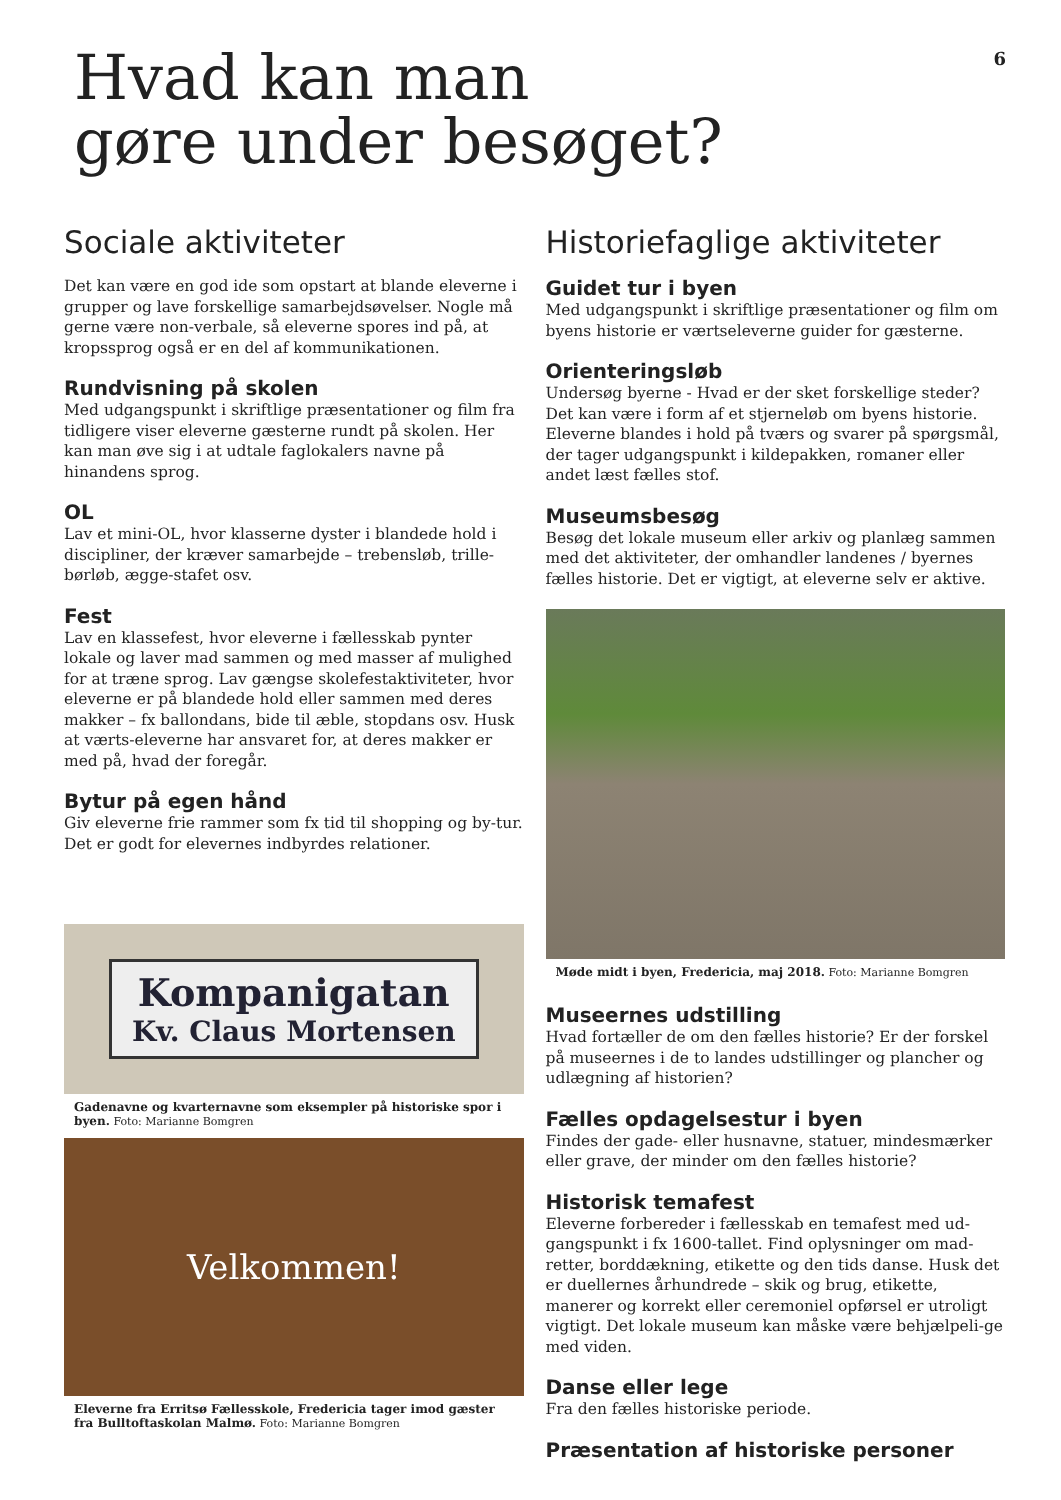6
Hvad kan man
gøre under besøget?
Sociale aktiviteter
Det kan være en god ide som opstart at blande eleverne i grupper og lave forskellige samarbejdsøvelser. Nogle må gerne være non-verbale, så eleverne spores ind på, at kropssprog også er en del af kommunikationen.
Rundvisning på skolen
Med udgangspunkt i skriftlige præsentationer og film fra tidligere viser eleverne gæsterne rundt på skolen. Her kan man øve sig i at udtale faglokalers navne på hinandens sprog.
OL
Lav et mini-OL, hvor klasserne dyster i blandede hold i discipliner, der kræver samarbejde – trebensløb, trille-børløb, ægge-stafet osv.
Fest
Lav en klassefest, hvor eleverne i fællesskab pynter lokale og laver mad sammen og med masser af mulighed for at træne sprog. Lav gængse skolefestaktiviteter, hvor eleverne er på blandede hold eller sammen med deres makker – fx ballondans, bide til æble, stopdans osv. Husk at værts-eleverne har ansvaret for, at deres makker er med på, hvad der foregår.
Bytur på egen hånd
Giv eleverne frie rammer som fx tid til shopping og by-tur. Det er godt for elevernes indbyrdes relationer.
Kompanigatan
Kv. Claus Mortensen
Gadenavne og kvarternavne som eksempler på historiske spor i byen. Foto: Marianne Bomgren
Velkommen!
Eleverne fra Erritsø Fællesskole, Fredericia tager imod gæster fra Bulltoftaskolan Malmø. Foto: Marianne Bomgren
Historiefaglige aktiviteter
Guidet tur i byen
Med udgangspunkt i skriftlige præsentationer og film om byens historie er værtseleverne guider for gæsterne.
Orienteringsløb
Undersøg byerne - Hvad er der sket forskellige steder? Det kan være i form af et stjerneløb om byens historie. Eleverne blandes i hold på tværs og svarer på spørgsmål, der tager udgangspunkt i kildepakken, romaner eller andet læst fælles stof.
Museumsbesøg
Besøg det lokale museum eller arkiv og planlæg sammen med det aktiviteter, der omhandler landenes / byernes fælles historie. Det er vigtigt, at eleverne selv er aktive.
Møde midt i byen, Fredericia, maj 2018. Foto: Marianne Bomgren
Museernes udstilling
Hvad fortæller de om den fælles historie? Er der forskel på museernes i de to landes udstillinger og plancher og udlægning af historien?
Fælles opdagelsestur i byen
Findes der gade- eller husnavne, statuer, mindesmærker eller grave, der minder om den fælles historie?
Historisk temafest
Eleverne forbereder i fællesskab en temafest med ud-gangspunkt i fx 1600-tallet. Find oplysninger om mad-retter, borddækning, etikette og den tids danse. Husk det er duellernes århundrede – skik og brug, etikette, manerer og korrekt eller ceremoniel opførsel er utroligt vigtigt. Det lokale museum kan måske være behjælpeli-ge med viden.
Danse eller lege
Fra den fælles historiske periode.
Præsentation af historiske personer